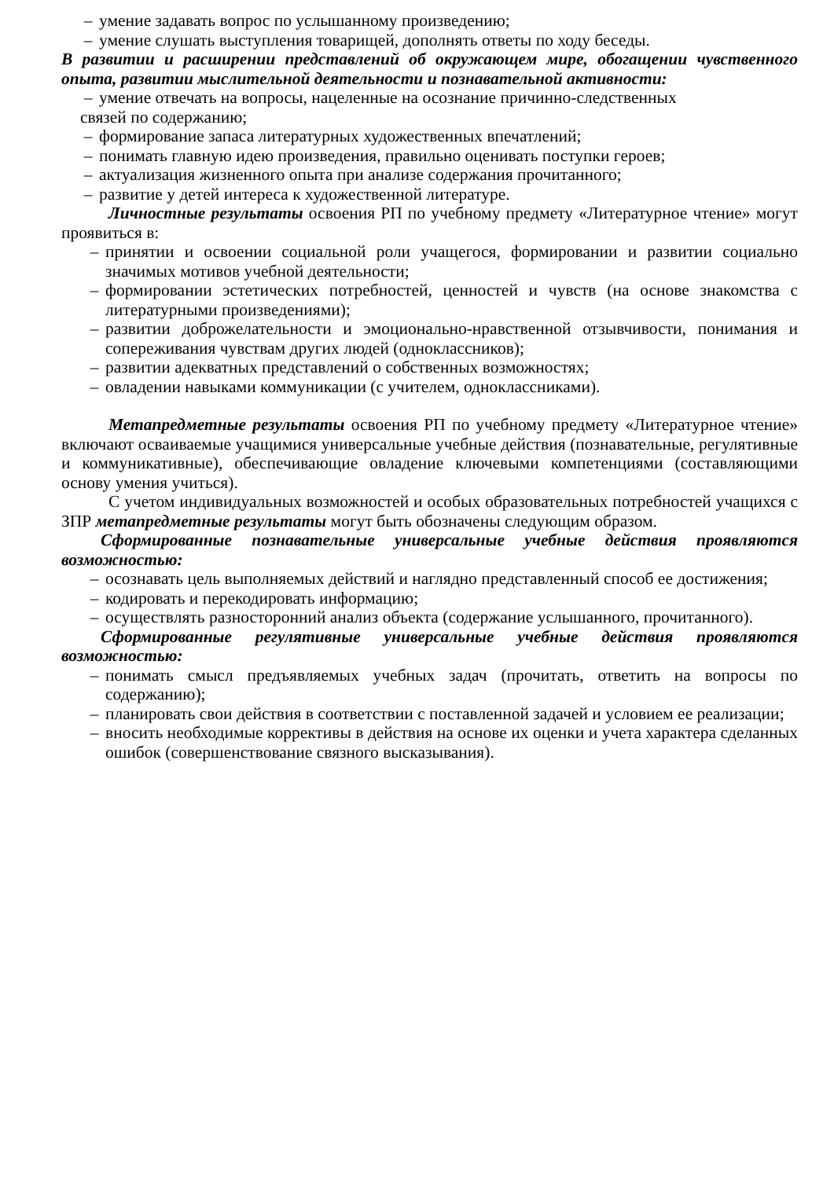– умение задавать вопрос по услышанному произведению;
– умение слушать выступления товарищей, дополнять ответы по ходу беседы.
В развитии и расширении представлений об окружающем мире, обогащении чувственного опыта, развитии мыслительной деятельности и познавательной активности:
– умение отвечать на вопросы, нацеленные на осознание причинно-следственных
связей по содержанию;
– формирование запаса литературных художественных впечатлений;
– понимать главную идею произведения, правильно оценивать поступки героев;
– актуализация жизненного опыта при анализе содержания прочитанного;
– развитие у детей интереса к художественной литературе.
Личностные результаты освоения РП по учебному предмету «Литературное чтение» могут проявиться в:
– принятии и освоении социальной роли учащегося, формировании и развитии социально значимых мотивов учебной деятельности;
– формировании эстетических потребностей, ценностей и чувств (на основе знакомства с литературными произведениями);
– развитии доброжелательности и эмоционально-нравственной отзывчивости, понимания и сопереживания чувствам других людей (одноклассников);
– развитии адекватных представлений о собственных возможностях;
– овладении навыками коммуникации (с учителем, одноклассниками).
Метапредметные результаты освоения РП по учебному предмету «Литературное чтение» включают осваиваемые учащимися универсальные учебные действия (познавательные, регулятивные и коммуникативные), обеспечивающие овладение ключевыми компетенциями (составляющими основу умения учиться).
С учетом индивидуальных возможностей и особых образовательных потребностей учащихся с ЗПР метапредметные результаты могут быть обозначены следующим образом.
Сформированные познавательные универсальные учебные действия проявляются возможностью:
– осознавать цель выполняемых действий и наглядно представленный способ ее достижения;
– кодировать и перекодировать информацию;
– осуществлять разносторонний анализ объекта (содержание услышанного, прочитанного).
Сформированные регулятивные универсальные учебные действия проявляются возможностью:
– понимать смысл предъявляемых учебных задач (прочитать, ответить на вопросы по содержанию);
– планировать свои действия в соответствии с поставленной задачей и условием ее реализации;
– вносить необходимые коррективы в действия на основе их оценки и учета характера сделанных ошибок (совершенствование связного высказывания).